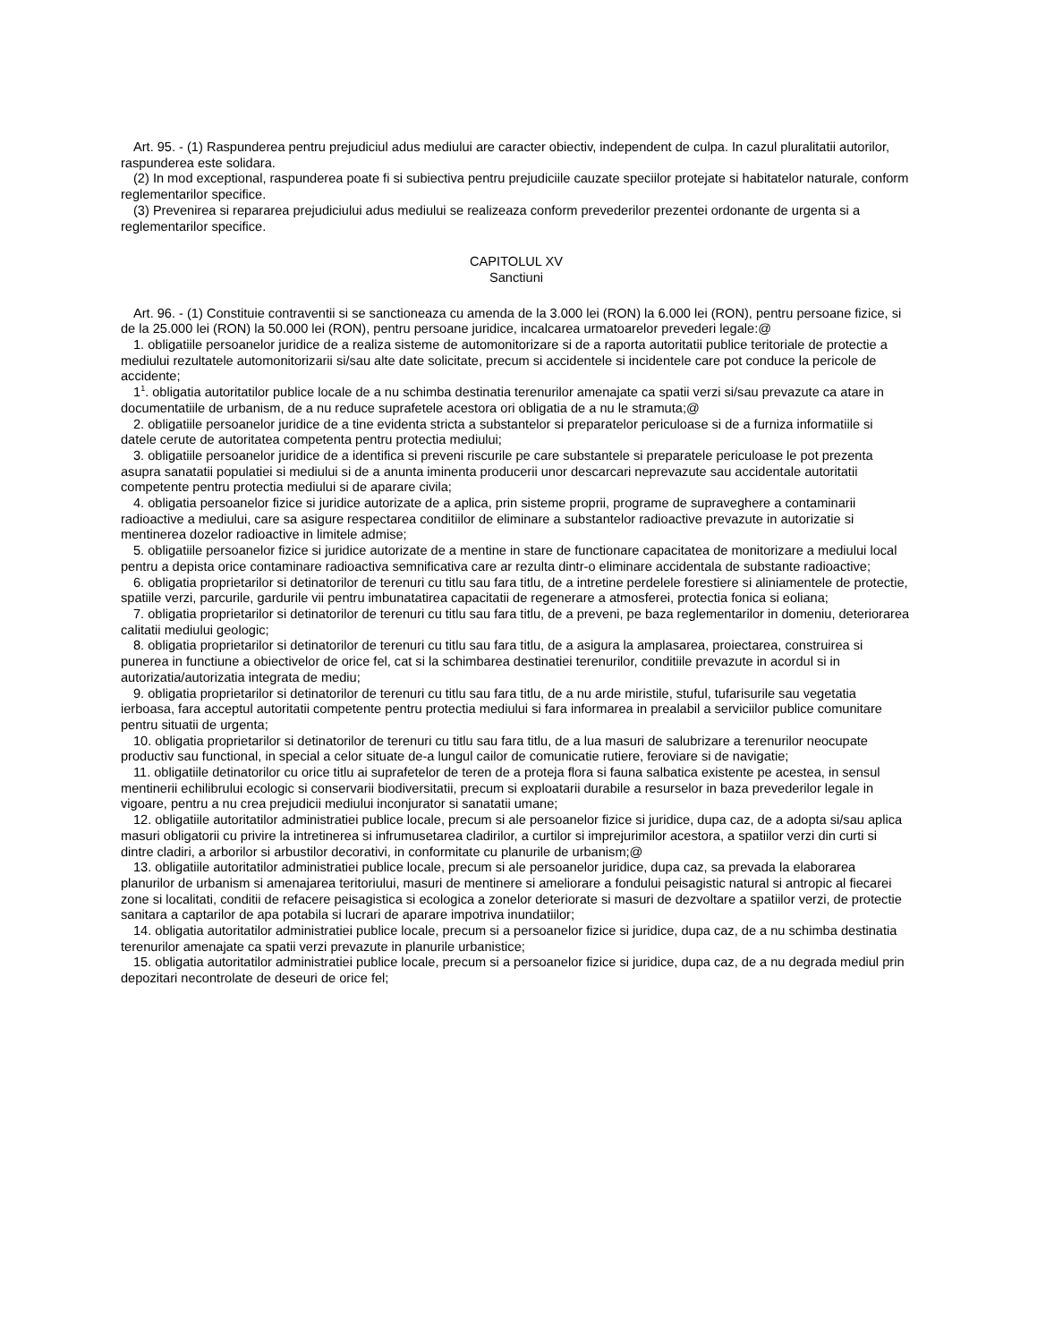Art. 95. - (1) Raspunderea pentru prejudiciul adus mediului are caracter obiectiv, independent de culpa. In cazul pluralitatii autorilor, raspunderea este solidara.
(2) In mod exceptional, raspunderea poate fi si subiectiva pentru prejudiciile cauzate speciilor protejate si habitatelor naturale, conform reglementarilor specifice.
(3) Prevenirea si repararea prejudiciului adus mediului se realizeaza conform prevederilor prezentei ordonante de urgenta si a reglementarilor specifice.
CAPITOLUL XV
Sanctiuni
Art. 96. - (1) Constituie contraventii si se sanctioneaza cu amenda de la 3.000 lei (RON) la 6.000 lei (RON), pentru persoane fizice, si de la 25.000 lei (RON) la 50.000 lei (RON), pentru persoane juridice, incalcarea urmatoarelor prevederi legale:@
1. obligatiile persoanelor juridice de a realiza sisteme de automonitorizare si de a raporta autoritatii publice teritoriale de protectie a mediului rezultatele automonitorizarii si/sau alte date solicitate, precum si accidentele si incidentele care pot conduce la pericole de accidente;
1<sup>1</sup>. obligatia autoritatilor publice locale de a nu schimba destinatia terenurilor amenajate ca spatii verzi si/sau prevazute ca atare in documentatiile de urbanism, de a nu reduce suprafetele acestora ori obligatia de a nu le stramuta;@
2. obligatiile persoanelor juridice de a tine evidenta stricta a substantelor si preparatelor periculoase si de a furniza informatiile si datele cerute de autoritatea competenta pentru protectia mediului;
3. obligatiile persoanelor juridice de a identifica si preveni riscurile pe care substantele si preparatele periculoase le pot prezenta asupra sanatatii populatiei si mediului si de a anunta iminenta producerii unor descarcari neprevazute sau accidentale autoritatii competente pentru protectia mediului si de aparare civila;
4. obligatia persoanelor fizice si juridice autorizate de a aplica, prin sisteme proprii, programe de supraveghere a contaminarii radioactive a mediului, care sa asigure respectarea conditiilor de eliminare a substantelor radioactive prevazute in autorizatie si mentinerea dozelor radioactive in limitele admise;
5. obligatiile persoanelor fizice si juridice autorizate de a mentine in stare de functionare capacitatea de monitorizare a mediului local pentru a depista orice contaminare radioactiva semnificativa care ar rezulta dintr-o eliminare accidentala de substante radioactive;
6. obligatia proprietarilor si detinatorilor de terenuri cu titlu sau fara titlu, de a intretine perdelele forestiere si aliniamentele de protectie, spatiile verzi, parcurile, gardurile vii pentru imbunatatirea capacitatii de regenerare a atmosferei, protectia fonica si eoliana;
7. obligatia proprietarilor si detinatorilor de terenuri cu titlu sau fara titlu, de a preveni, pe baza reglementarilor in domeniu, deteriorarea calitatii mediului geologic;
8. obligatia proprietarilor si detinatorilor de terenuri cu titlu sau fara titlu, de a asigura la amplasarea, proiectarea, construirea si punerea in functiune a obiectivelor de orice fel, cat si la schimbarea destinatiei terenurilor, conditiile prevazute in acordul si in autorizatia/autorizatia integrata de mediu;
9. obligatia proprietarilor si detinatorilor de terenuri cu titlu sau fara titlu, de a nu arde miristile, stuful, tufarisurile sau vegetatia ierboasa, fara acceptul autoritatii competente pentru protectia mediului si fara informarea in prealabil a serviciilor publice comunitare pentru situatii de urgenta;
10. obligatia proprietarilor si detinatorilor de terenuri cu titlu sau fara titlu, de a lua masuri de salubrizare a terenurilor neocupate productiv sau functional, in special a celor situate de-a lungul cailor de comunicatie rutiere, feroviare si de navigatie;
11. obligatiile detinatorilor cu orice titlu ai suprafetelor de teren de a proteja flora si fauna salbatica existente pe acestea, in sensul mentinerii echilibrului ecologic si conservarii biodiversitatii, precum si exploatarii durabile a resurselor in baza prevederilor legale in vigoare, pentru a nu crea prejudicii mediului inconjurator si sanatatii umane;
12. obligatiile autoritatilor administratiei publice locale, precum si ale persoanelor fizice si juridice, dupa caz, de a adopta si/sau aplica masuri obligatorii cu privire la intretinerea si infrumusetarea cladirilor, a curtilor si imprejurimilor acestora, a spatiilor verzi din curti si dintre cladiri, a arborilor si arbustilor decorativi, in conformitate cu planurile de urbanism;@
13. obligatiile autoritatilor administratiei publice locale, precum si ale persoanelor juridice, dupa caz, sa prevada la elaborarea planurilor de urbanism si amenajarea teritoriului, masuri de mentinere si ameliorare a fondului peisagistic natural si antropic al fiecarei zone si localitati, conditii de refacere peisagistica si ecologica a zonelor deteriorate si masuri de dezvoltare a spatiilor verzi, de protectie sanitara a captarilor de apa potabila si lucrari de aparare impotriva inundatiilor;
14. obligatia autoritatilor administratiei publice locale, precum si a persoanelor fizice si juridice, dupa caz, de a nu schimba destinatia terenurilor amenajate ca spatii verzi prevazute in planurile urbanistice;
15. obligatia autoritatilor administratiei publice locale, precum si a persoanelor fizice si juridice, dupa caz, de a nu degrada mediul prin depozitari necontrolate de deseuri de orice fel;